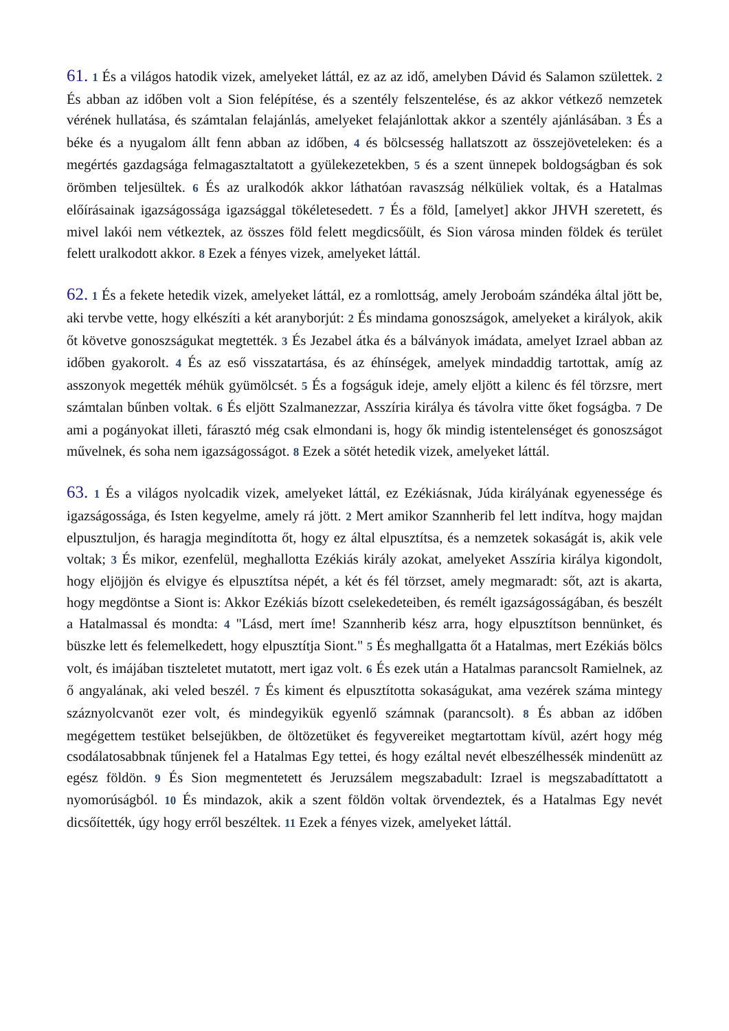61. 1 És a világos hatodik vizek, amelyeket láttál, ez az az idő, amelyben Dávid és Salamon születtek. 2 És abban az időben volt a Sion felépítése, és a szentély felszentelése, és az akkor vétkező nemzetek vérének hullatása, és számtalan felajánlás, amelyeket felajánlottak akkor a szentély ajánlásában. 3 És a béke és a nyugalom állt fenn abban az időben, 4 és bölcsesség hallatszott az összejöveteleken: és a megértés gazdagsága felmagasztaltatott a gyülekezetekben, 5 és a szent ünnepek boldogságban és sok örömben teljesültek. 6 És az uralkodók akkor láthatóan ravaszság nélküliek voltak, és a Hatalmas előírásainak igazságossága igazsággal tökéletesedett. 7 És a föld, [amelyet] akkor JHVH szeretett, és mivel lakói nem vétkeztek, az összes föld felett megdicsőült, és Sion városa minden földek és terület felett uralkodott akkor. 8 Ezek a fényes vizek, amelyeket láttál.
62. 1 És a fekete hetedik vizek, amelyeket láttál, ez a romlottság, amely Jeroboám szándéka által jött be, aki tervbe vette, hogy elkészíti a két aranyborjút: 2 És mindama gonoszságok, amelyeket a királyok, akik őt követve gonoszságukat megtették. 3 És Jezabel átka és a bálványok imádata, amelyet Izrael abban az időben gyakorolt. 4 És az eső visszatartása, és az éhínségek, amelyek mindaddig tartottak, amíg az asszonyok megették méhük gyümölcsét. 5 És a fogságuk ideje, amely eljött a kilenc és fél törzsre, mert számtalan bűnben voltak. 6 És eljött Szalmanezzar, Asszíria királya és távolra vitte őket fogságba. 7 De ami a pogányokat illeti, fárasztó még csak elmondani is, hogy ők mindig istentelenséget és gonoszságot művelnek, és soha nem igazságosságot. 8 Ezek a sötét hetedik vizek, amelyeket láttál.
63. 1 És a világos nyolcadik vizek, amelyeket láttál, ez Ezékiásnak, Júda királyának egyenessége és igazságossága, és Isten kegyelme, amely rá jött. 2 Mert amikor Szannherib fel lett indítva, hogy majdan elpusztuljon, és haragja megindította őt, hogy ez által elpusztítsa, és a nemzetek sokaságát is, akik vele voltak; 3 És mikor, ezenfelül, meghallotta Ezékiás király azokat, amelyeket Asszíria királya kigondolt, hogy eljöjjön és elvigye és elpusztítsa népét, a két és fél törzset, amely megmaradt: sőt, azt is akarta, hogy megdöntse a Siont is: Akkor Ezékiás bízott cselekedeteiben, és remélt igazságosságában, és beszélt a Hatalmassal és mondta: 4 "Lásd, mert íme! Szannherib kész arra, hogy elpusztítson bennünket, és büszke lett és felemelkedett, hogy elpusztítja Siont." 5 És meghallgatta őt a Hatalmas, mert Ezékiás bölcs volt, és imájában tiszteletet mutatott, mert igaz volt. 6 És ezek után a Hatalmas parancsolt Ramielnek, az ő angyalának, aki veled beszél. 7 És kiment és elpusztította sokaságukat, ama vezérek száma mintegy száznyolcvanöt ezer volt, és mindegyikük egyenlő számnak (parancsolt). 8 És abban az időben megégettem testüket belsejükben, de öltözetüket és fegyvereiket megtartottam kívül, azért hogy még csodálatosabbnak tűnjenek fel a Hatalmas Egy tettei, és hogy ezáltal nevét elbeszélhessék mindenütt az egész földön. 9 És Sion megmentetett és Jeruzsálem megszabadult: Izrael is megszabadíttatott a nyomorúságból. 10 És mindazok, akik a szent földön voltak örvendeztek, és a Hatalmas Egy nevét dicsőítették, úgy hogy erről beszéltek. 11 Ezek a fényes vizek, amelyeket láttál.